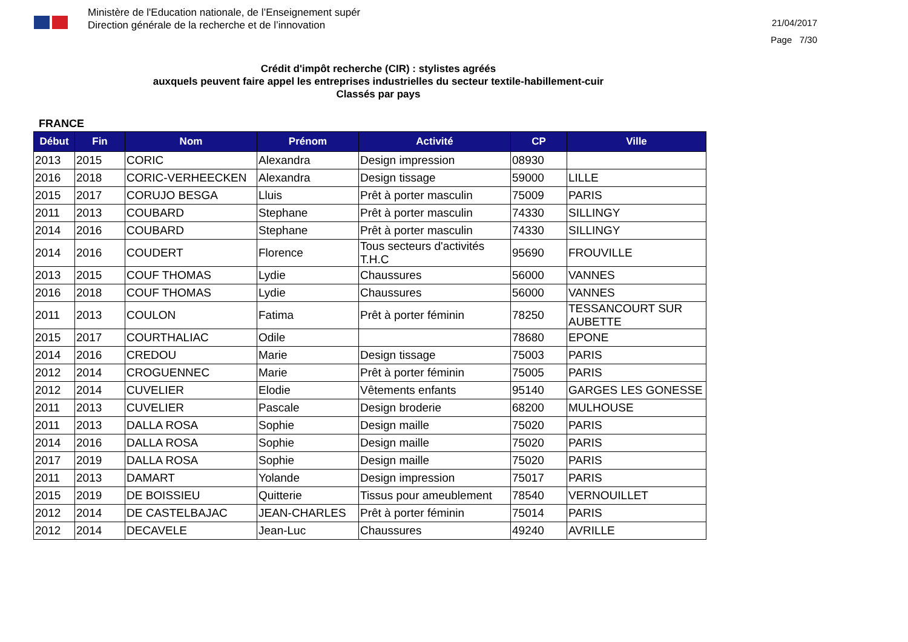Ministère de l'Education nationale, de l’Enseignement supér
Direction générale de la recherche et de l’innovation
21/04/2017
Page 7/30
Crédit d'impôt recherche (CIR) : stylistes agréés
auxquels peuvent faire appel les entreprises industrielles du secteur textile-habillement-cuir
Classés par pays
FRANCE
| Début | Fin | Nom | Prénom | Activité | CP | Ville |
| --- | --- | --- | --- | --- | --- | --- |
| 2013 | 2015 | CORIC | Alexandra | Design impression | 08930 | |
| 2016 | 2018 | CORIC-VERHEECKEN | Alexandra | Design tissage | 59000 | LILLE |
| 2015 | 2017 | CORUJO BESGA | Lluis | Prêt à porter masculin | 75009 | PARIS |
| 2011 | 2013 | COUBARD | Stephane | Prêt à porter masculin | 74330 | SILLINGY |
| 2014 | 2016 | COUBARD | Stephane | Prêt à porter masculin | 74330 | SILLINGY |
| 2014 | 2016 | COUDERT | Florence | Tous secteurs d'activités T.H.C | 95690 | FROUVILLE |
| 2013 | 2015 | COUF THOMAS | Lydie | Chaussures | 56000 | VANNES |
| 2016 | 2018 | COUF THOMAS | Lydie | Chaussures | 56000 | VANNES |
| 2011 | 2013 | COULON | Fatima | Prêt à porter féminin | 78250 | TESSANCOURT SUR AUBETTE |
| 2015 | 2017 | COURTHALIAC | Odile | | 78680 | EPONE |
| 2014 | 2016 | CREDOU | Marie | Design tissage | 75003 | PARIS |
| 2012 | 2014 | CROGUENNEC | Marie | Prêt à porter féminin | 75005 | PARIS |
| 2012 | 2014 | CUVELIER | Elodie | Vêtements enfants | 95140 | GARGES LES GONESSE |
| 2011 | 2013 | CUVELIER | Pascale | Design broderie | 68200 | MULHOUSE |
| 2011 | 2013 | DALLA ROSA | Sophie | Design maille | 75020 | PARIS |
| 2014 | 2016 | DALLA ROSA | Sophie | Design maille | 75020 | PARIS |
| 2017 | 2019 | DALLA ROSA | Sophie | Design maille | 75020 | PARIS |
| 2011 | 2013 | DAMART | Yolande | Design impression | 75017 | PARIS |
| 2015 | 2019 | DE BOISSIEU | Quitterie | Tissus pour ameublement | 78540 | VERNOUILLET |
| 2012 | 2014 | DE CASTELBAJAC | JEAN-CHARLES | Prêt à porter féminin | 75014 | PARIS |
| 2012 | 2014 | DECAVELE | Jean-Luc | Chaussures | 49240 | AVRILLE |